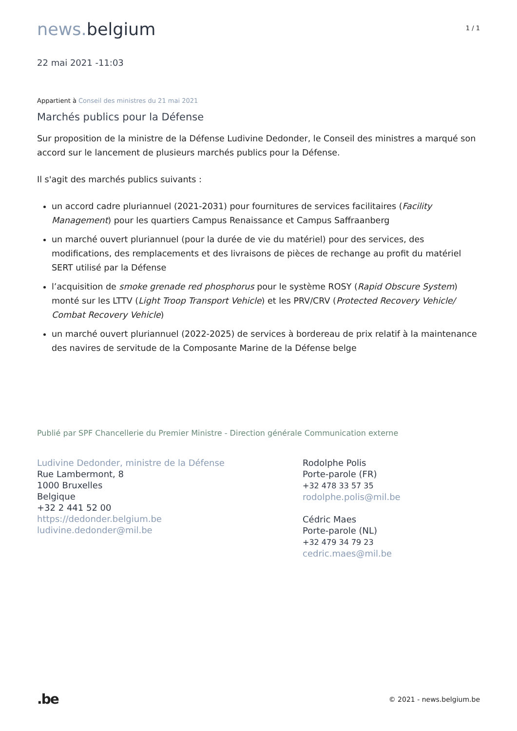news. belgium
1 / 1
22 mai 2021 -11:03
Appartient à Conseil des ministres du 21 mai 2021
Marchés publics pour la Défense
Sur proposition de la ministre de la Défense Ludivine Dedonder, le Conseil des ministres a marqué son accord sur le lancement de plusieurs marchés publics pour la Défense.
Il s'agit des marchés publics suivants :
un accord cadre pluriannuel (2021-2031) pour fournitures de services facilitaires (Facility Management) pour les quartiers Campus Renaissance et Campus Saffraanberg
un marché ouvert pluriannuel (pour la durée de vie du matériel) pour des services, des modifications, des remplacements et des livraisons de pièces de rechange au profit du matériel SERT utilisé par la Défense
l’acquisition de smoke grenade red phosphorus pour le système ROSY (Rapid Obscure System) monté sur les LTTV (Light Troop Transport Vehicle) et les PRV/CRV (Protected Recovery Vehicle/ Combat Recovery Vehicle)
un marché ouvert pluriannuel (2022-2025) de services à bordereau de prix relatif à la maintenance des navires de servitude de la Composante Marine de la Défense belge
Publié par SPF Chancellerie du Premier Ministre - Direction générale Communication externe
Ludivine Dedonder, ministre de la Défense
Rue Lambermont, 8
1000 Bruxelles
Belgique
+32 2 441 52 00
https://dedonder.belgium.be
ludivine.dedonder@mil.be
Rodolphe Polis
Porte-parole (FR)
+32 478 33 57 35
rodolphe.polis@mil.be
Cédric Maes
Porte-parole (NL)
+32 479 34 79 23
cedric.maes@mil.be
.be
© 2021 - news.belgium.be